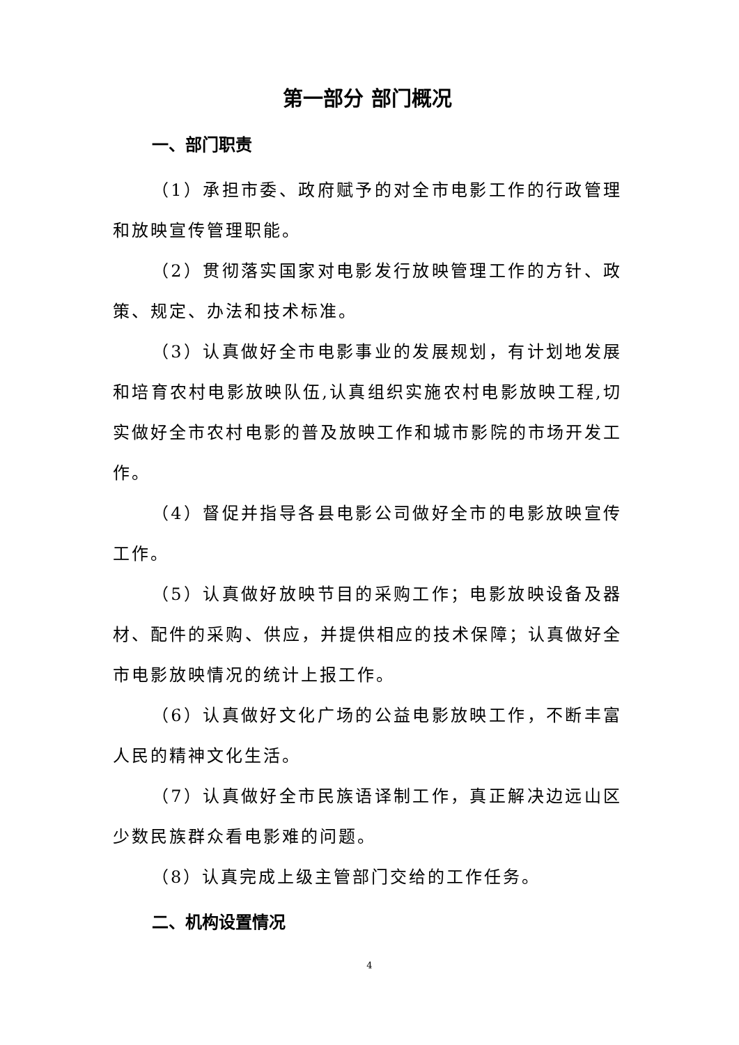第一部分 部门概况
一、部门职责
（1）承担市委、政府赋予的对全市电影工作的行政管理和放映宣传管理职能。
（2）贯彻落实国家对电影发行放映管理工作的方针、政策、规定、办法和技术标准。
（3）认真做好全市电影事业的发展规划，有计划地发展和培育农村电影放映队伍,认真组织实施农村电影放映工程,切实做好全市农村电影的普及放映工作和城市影院的市场开发工作。
（4）督促并指导各县电影公司做好全市的电影放映宣传工作。
（5）认真做好放映节目的采购工作；电影放映设备及器材、配件的采购、供应，并提供相应的技术保障；认真做好全市电影放映情况的统计上报工作。
（6）认真做好文化广场的公益电影放映工作，不断丰富人民的精神文化生活。
（7）认真做好全市民族语译制工作，真正解决边远山区少数民族群众看电影难的问题。
（8）认真完成上级主管部门交给的工作任务。
二、机构设置情况
4